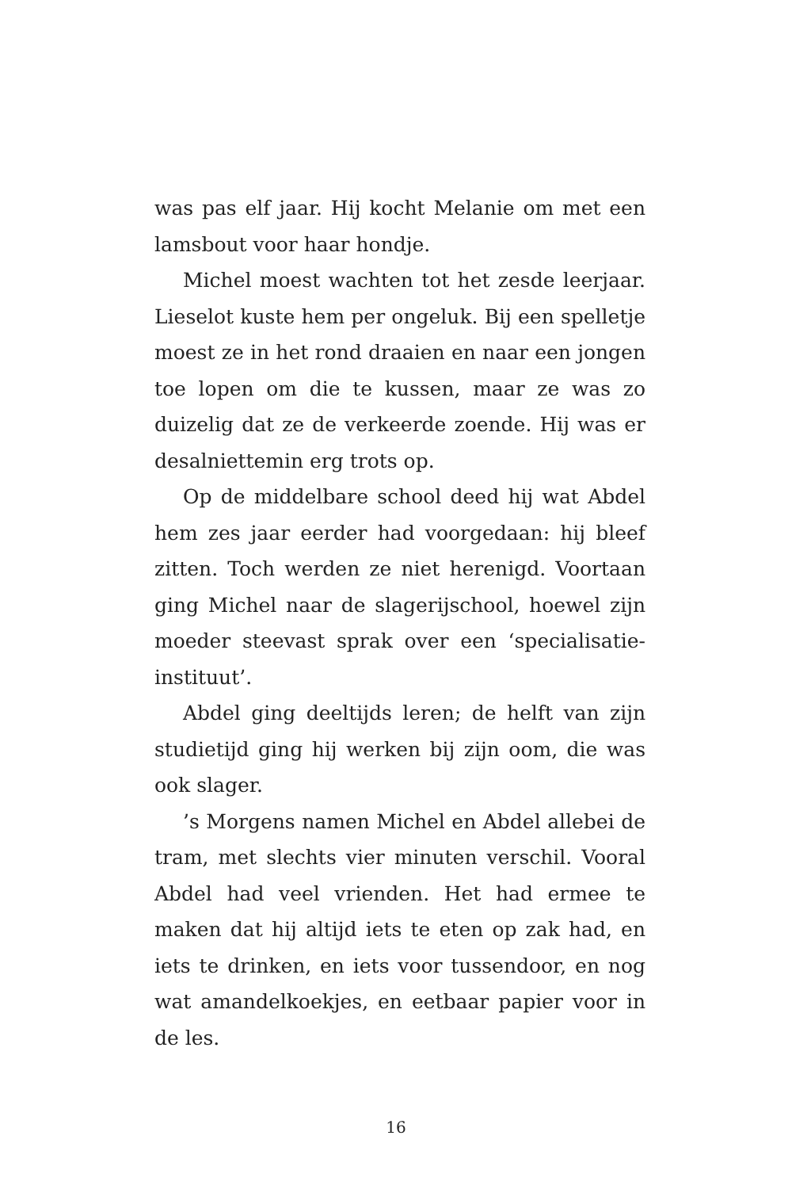was pas elf jaar. Hij kocht Melanie om met een lamsbout voor haar hondje.
Michel moest wachten tot het zesde leerjaar. Lieselot kuste hem per ongeluk. Bij een spel­letje moest ze in het rond draaien en naar een jongen toe lopen om die te kussen, maar ze was zo duizelig dat ze de verkeerde zoende. Hij was er desalniettemin erg trots op.
Op de middelbare school deed hij wat Abdel hem zes jaar eerder had voorgedaan: hij bleef zit­ten. Toch werden ze niet herenigd. Voortaan ging Michel naar de slagerijschool, hoewel zijn moeder steevast sprak over een ‘specialisatie-instituut’.
Abdel ging deeltijds leren; de helft van zijn studietijd ging hij werken bij zijn oom, die was ook slager.
’s Morgens namen Michel en Abdel allebei de tram, met slechts vier minuten verschil. Vooral Abdel had veel vrienden. Het had ermee te maken dat hij altijd iets te eten op zak had, en iets te drinken, en iets voor tussendoor, en nog wat amandelkoekjes, en eetbaar papier voor in de les.
16